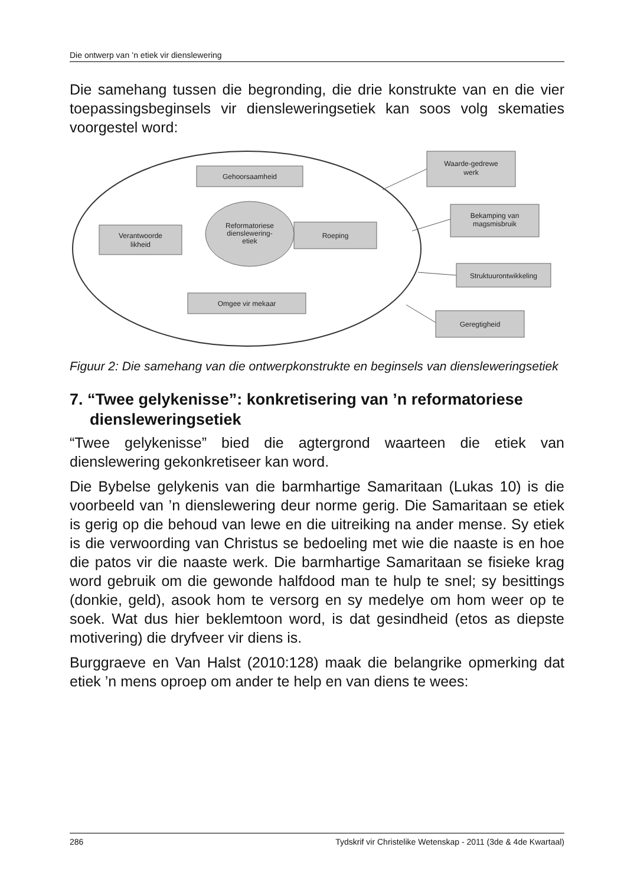Die ontwerp van ’n etiek vir dienslewering
Die samehang tussen die begronding, die drie konstrukte van en die vier toepassingsbeginsels vir diensleweringsetiek kan soos volg skematies voorgestel word:
Gehoorsaamheid
Verantwoorde
likheid
Roeping
Omgee vir mekaar
Reformatoriese
dienslewering-
etiek
Waarde-gedrewe
werk
Bekamping van
magsmisbruik
Struktuurontwikkeling
Geregtigheid
Figuur 2: Die samehang van die ontwerpkonstrukte en beginsels van diensleweringsetiek
7. “Twee gelykenisse”: konkretisering van ’n reformatoriese diensleweringsetiek
“Twee gelykenisse” bied die agtergrond waarteen die etiek van dienslewering gekonkretiseer kan word.
Die Bybelse gelykenis van die barmhartige Samaritaan (Lukas 10) is die voorbeeld van ’n dienslewering deur norme gerig. Die Samaritaan se etiek is gerig op die behoud van lewe en die uitreiking na ander mense. Sy etiek is die verwoording van Christus se bedoeling met wie die naaste is en hoe die patos vir die naaste werk. Die barmhartige Samaritaan se fisieke krag word gebruik om die gewonde halfdood man te hulp te snel; sy besittings (donkie, geld), asook hom te versorg en sy medelye om hom weer op te soek. Wat dus hier beklemtoon word, is dat gesindheid (etos as diepste motivering) die dryfveer vir diens is.
Burggraeve en Van Halst (2010:128) maak die belangrike opmerking dat etiek ’n mens oproep om ander te help en van diens te wees:
286 Tydskrif vir Christelike Wetenskap - 2011 (3de & 4de Kwartaal)